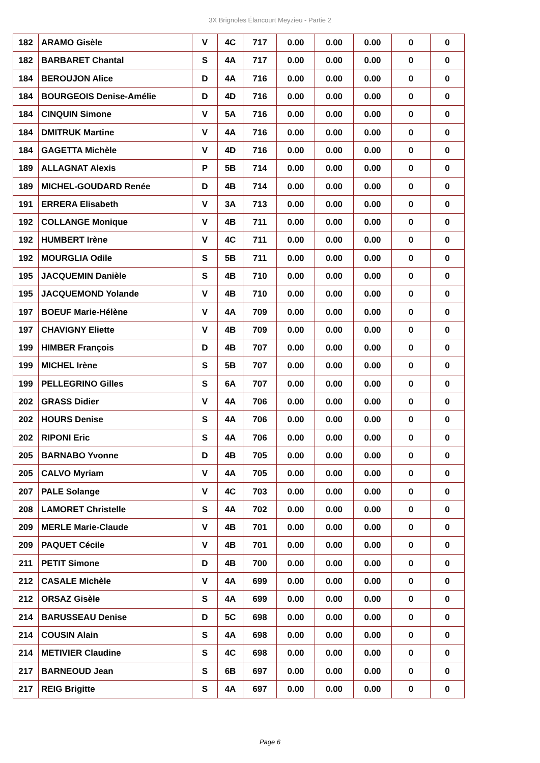3X Brignoles Élancourt Meyzieu - Partie 2
| 182 | ARAMO Gisèle | V | 4C | 717 | 0.00 | 0.00 | 0.00 | 0 | 0 |
| 182 | BARBARET Chantal | S | 4A | 717 | 0.00 | 0.00 | 0.00 | 0 | 0 |
| 184 | BEROUJON Alice | D | 4A | 716 | 0.00 | 0.00 | 0.00 | 0 | 0 |
| 184 | BOURGEOIS Denise-Amélie | D | 4D | 716 | 0.00 | 0.00 | 0.00 | 0 | 0 |
| 184 | CINQUIN Simone | V | 5A | 716 | 0.00 | 0.00 | 0.00 | 0 | 0 |
| 184 | DMITRUK Martine | V | 4A | 716 | 0.00 | 0.00 | 0.00 | 0 | 0 |
| 184 | GAGETTA Michèle | V | 4D | 716 | 0.00 | 0.00 | 0.00 | 0 | 0 |
| 189 | ALLAGNAT Alexis | P | 5B | 714 | 0.00 | 0.00 | 0.00 | 0 | 0 |
| 189 | MICHEL-GOUDARD Renée | D | 4B | 714 | 0.00 | 0.00 | 0.00 | 0 | 0 |
| 191 | ERRERA Elisabeth | V | 3A | 713 | 0.00 | 0.00 | 0.00 | 0 | 0 |
| 192 | COLLANGE Monique | V | 4B | 711 | 0.00 | 0.00 | 0.00 | 0 | 0 |
| 192 | HUMBERT Irène | V | 4C | 711 | 0.00 | 0.00 | 0.00 | 0 | 0 |
| 192 | MOURGLIA Odile | S | 5B | 711 | 0.00 | 0.00 | 0.00 | 0 | 0 |
| 195 | JACQUEMIN Danièle | S | 4B | 710 | 0.00 | 0.00 | 0.00 | 0 | 0 |
| 195 | JACQUEMOND Yolande | V | 4B | 710 | 0.00 | 0.00 | 0.00 | 0 | 0 |
| 197 | BOEUF Marie-Hélène | V | 4A | 709 | 0.00 | 0.00 | 0.00 | 0 | 0 |
| 197 | CHAVIGNY Eliette | V | 4B | 709 | 0.00 | 0.00 | 0.00 | 0 | 0 |
| 199 | HIMBER François | D | 4B | 707 | 0.00 | 0.00 | 0.00 | 0 | 0 |
| 199 | MICHEL Irène | S | 5B | 707 | 0.00 | 0.00 | 0.00 | 0 | 0 |
| 199 | PELLEGRINO Gilles | S | 6A | 707 | 0.00 | 0.00 | 0.00 | 0 | 0 |
| 202 | GRASS Didier | V | 4A | 706 | 0.00 | 0.00 | 0.00 | 0 | 0 |
| 202 | HOURS Denise | S | 4A | 706 | 0.00 | 0.00 | 0.00 | 0 | 0 |
| 202 | RIPONI Eric | S | 4A | 706 | 0.00 | 0.00 | 0.00 | 0 | 0 |
| 205 | BARNABO Yvonne | D | 4B | 705 | 0.00 | 0.00 | 0.00 | 0 | 0 |
| 205 | CALVO Myriam | V | 4A | 705 | 0.00 | 0.00 | 0.00 | 0 | 0 |
| 207 | PALE Solange | V | 4C | 703 | 0.00 | 0.00 | 0.00 | 0 | 0 |
| 208 | LAMORET Christelle | S | 4A | 702 | 0.00 | 0.00 | 0.00 | 0 | 0 |
| 209 | MERLE Marie-Claude | V | 4B | 701 | 0.00 | 0.00 | 0.00 | 0 | 0 |
| 209 | PAQUET Cécile | V | 4B | 701 | 0.00 | 0.00 | 0.00 | 0 | 0 |
| 211 | PETIT Simone | D | 4B | 700 | 0.00 | 0.00 | 0.00 | 0 | 0 |
| 212 | CASALE Michèle | V | 4A | 699 | 0.00 | 0.00 | 0.00 | 0 | 0 |
| 212 | ORSAZ Gisèle | S | 4A | 699 | 0.00 | 0.00 | 0.00 | 0 | 0 |
| 214 | BARUSSEAU Denise | D | 5C | 698 | 0.00 | 0.00 | 0.00 | 0 | 0 |
| 214 | COUSIN Alain | S | 4A | 698 | 0.00 | 0.00 | 0.00 | 0 | 0 |
| 214 | METIVIER Claudine | S | 4C | 698 | 0.00 | 0.00 | 0.00 | 0 | 0 |
| 217 | BARNEOUD Jean | S | 6B | 697 | 0.00 | 0.00 | 0.00 | 0 | 0 |
| 217 | REIG Brigitte | S | 4A | 697 | 0.00 | 0.00 | 0.00 | 0 | 0 |
Page 6